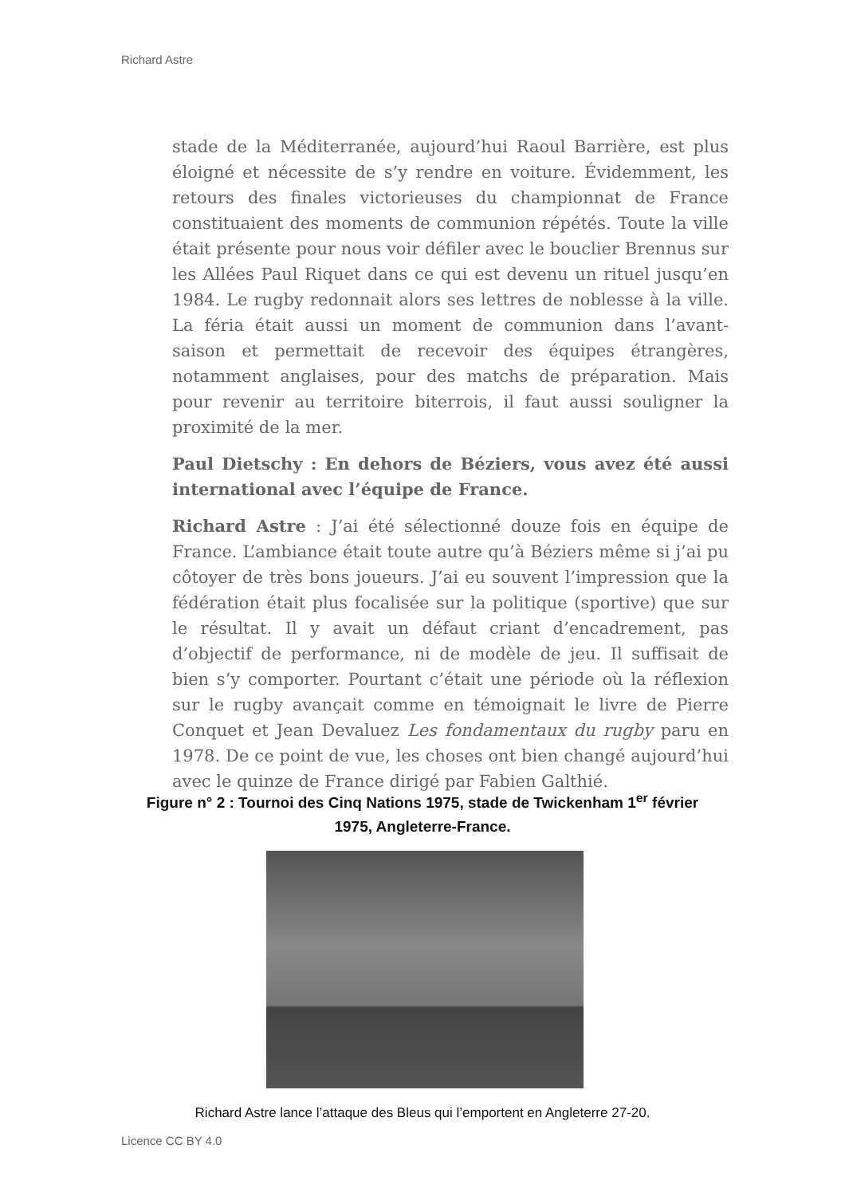Richard Astre
stade de la Méditerranée, aujourd’hui Raoul Barrière, est plus éloigné et nécessite de s’y rendre en voiture. Évidemment, les retours des finales victorieuses du championnat de France constituaient des moments de communion répétés. Toute la ville était présente pour nous voir défiler avec le bouclier Brennus sur les Allées Paul Riquet dans ce qui est devenu un rituel jusqu’en 1984. Le rugby redonnait alors ses lettres de noblesse à la ville. La féria était aussi un moment de communion dans l’avant-saison et permettait de recevoir des équipes étrangères, notamment anglaises, pour des matchs de préparation. Mais pour revenir au territoire biterrois, il faut aussi souligner la proximité de la mer.
Paul Dietschy : En dehors de Béziers, vous avez été aussi international avec l’équipe de France.
Richard Astre : J’ai été sélectionné douze fois en équipe de France. L’ambiance était toute autre qu’à Béziers même si j’ai pu côtoyer de très bons joueurs. J’ai eu souvent l’impression que la fédération était plus focalisée sur la politique (sportive) que sur le résultat. Il y avait un défaut criant d’encadrement, pas d’objectif de performance, ni de modèle de jeu. Il suffisait de bien s’y comporter. Pourtant c’était une période où la réflexion sur le rugby avançait comme en témoignait le livre de Pierre Conquet et Jean Devaluez Les fondamentaux du rugby paru en 1978. De ce point de vue, les choses ont bien changé aujourd’hui avec le quinze de France dirigé par Fabien Galthié.
Figure n° 2 : Tournoi des Cinq Nations 1975, stade de Twickenham 1<sup>er</sup> février 1975, Angleterre-France.
Richard Astre lance l’attaque des Bleus qui l’emportent en Angleterre 27-20.
Licence CC BY 4.0